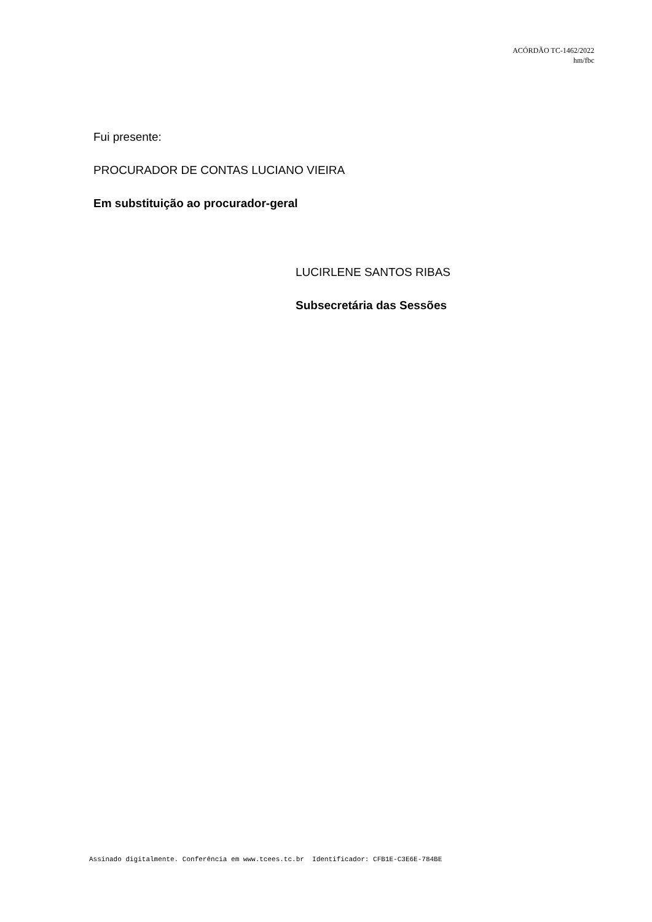ACÓRDÃO TC-1462/2022
hm/fbc
Fui presente:
PROCURADOR DE CONTAS LUCIANO VIEIRA
Em substituição ao procurador-geral
LUCIRLENE SANTOS RIBAS
Subsecretária das Sessões
Assinado digitalmente. Conferência em www.tcees.tc.br Identificador: CFB1E-C3E6E-784BE